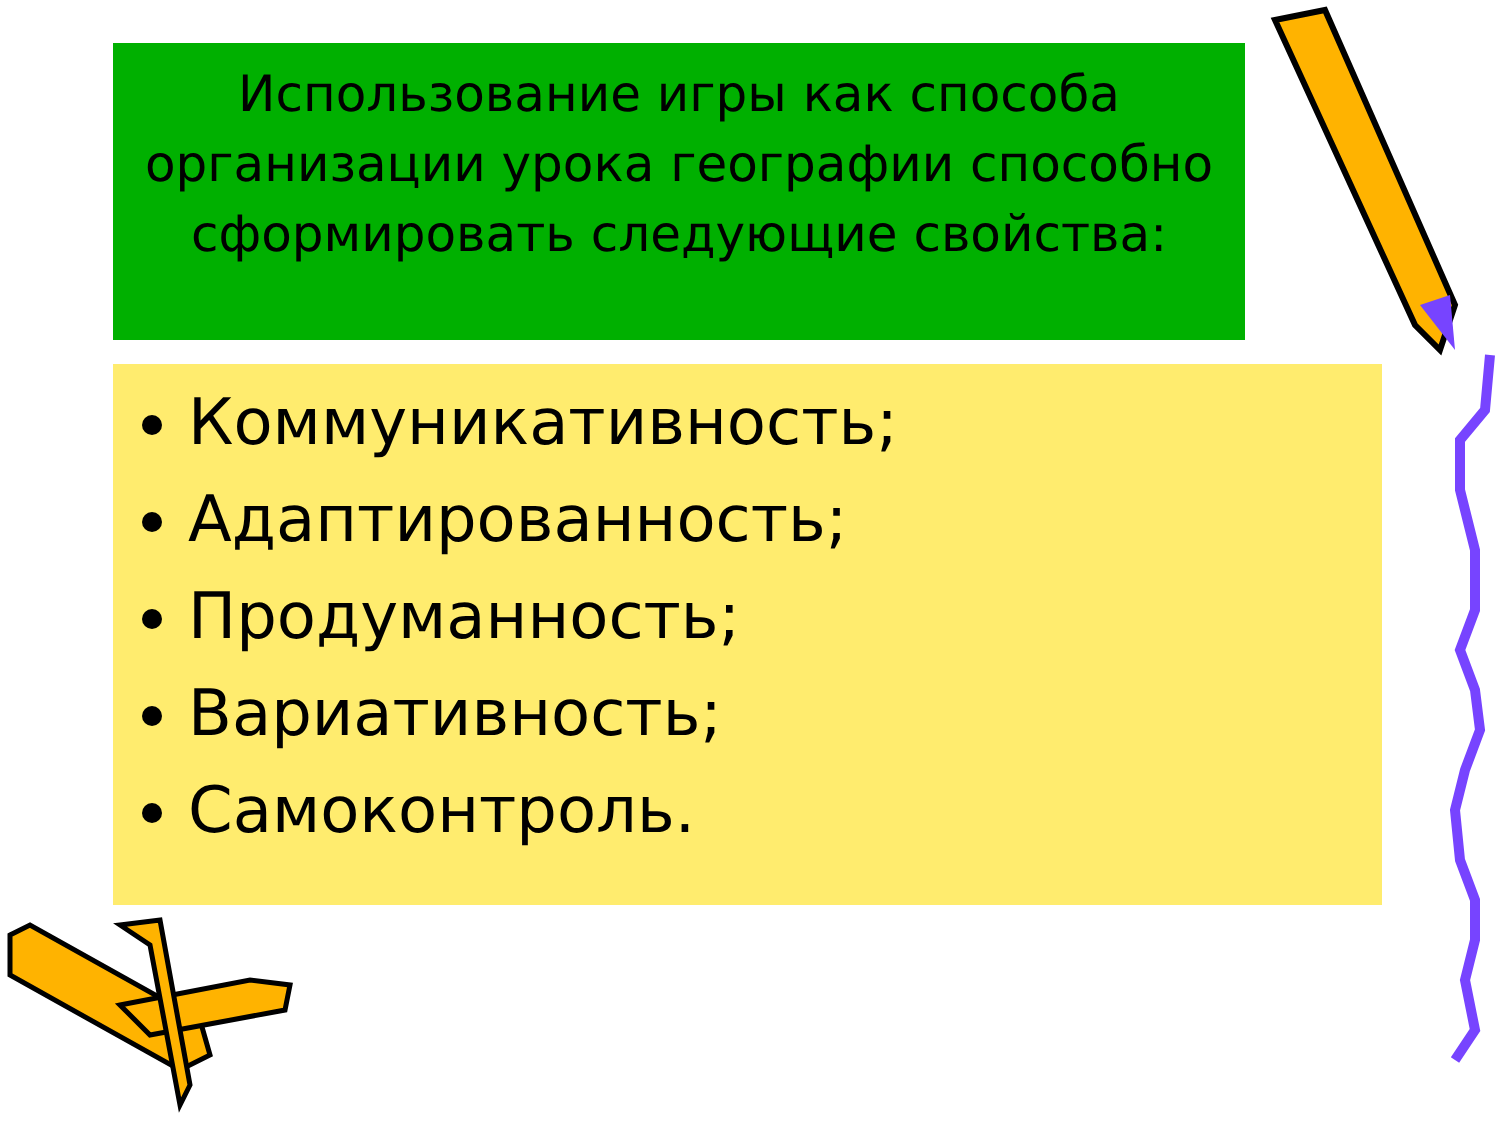Использование игры как способа организации урока географии способно сформировать следующие свойства:
Коммуникативность;
Адаптированность;
Продуманность;
Вариативность;
Самоконтроль.